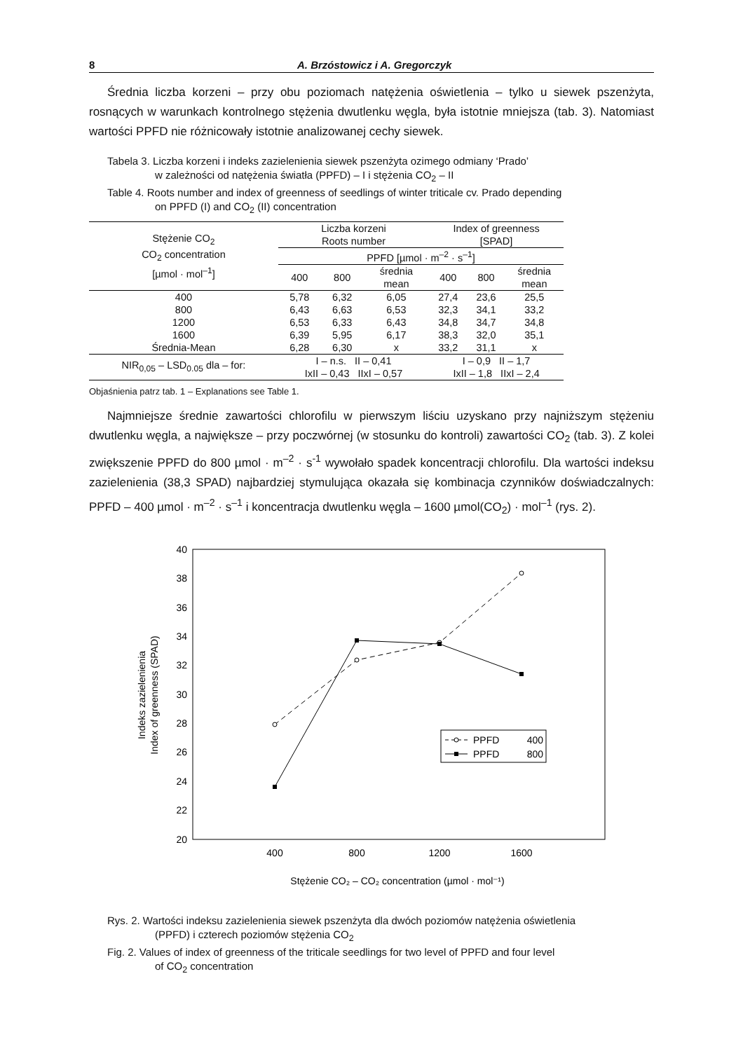8 A. Brzóstowicz i A. Gregorczyk
Średnia liczba korzeni – przy obu poziomach natężenia oświetlenia – tylko u siewek pszenżyta, rosnących w warunkach kontrolnego stężenia dwutlenku węgla, była istotnie mniejsza (tab. 3). Natomiast wartości PPFD nie różnicowały istotnie analizowanej cechy siewek.
Tabela 3. Liczba korzeni i indeks zazielenienia siewek pszenżyta ozimego odmiany ‘Prado’
w zależności od natężenia światła (PPFD) – I i stężenia CO<sub>2</sub> – II
Table 4. Roots number and index of greenness of seedlings of winter triticale cv. Prado depending
on PPFD (I) and CO<sub>2</sub> (II) concentration
| Stężenie CO<sub>2</sub> CO<sub>2</sub> concentration [µmol · mol<sup>–1</sup>] | Liczba korzeni Roots number | | | Index of greenness [SPAD] | | |
| --- | --- | --- | --- | --- | --- | --- |
| | PPFD [µmol · m<sup>–2</sup> · s<sup>–1</sup>] | | | | | |
| | 400 | 800 | średnia mean | 400 | 800 | średnia mean |
| 400 | 5,78 | 6,32 | 6,05 | 27,4 | 23,6 | 25,5 |
| 800 | 6,43 | 6,63 | 6,53 | 32,3 | 34,1 | 33,2 |
| 1200 | 6,53 | 6,33 | 6,43 | 34,8 | 34,7 | 34,8 |
| 1600 | 6,39 | 5,95 | 6,17 | 38,3 | 32,0 | 35,1 |
| Średnia-Mean | 6,28 | 6,30 | x | 33,2 | 31,1 | x |
| NIR<sub>0,05</sub> – LSD<sub>0.05</sub> dla – for: | I – n.s. II – 0,41 IxII – 0,43 IIxI – 0,57 | | | I – 0,9 II – 1,7 IxII – 1,8 IIxI – 2,4 | | |
Objaśnienia patrz tab. 1 – Explanations see Table 1.
Najmniejsze średnie zawartości chlorofilu w pierwszym liściu uzyskano przy najniższym stężeniu dwutlenku węgla, a największe – przy poczwórnej (w stosunku do kontroli) zawartości CO<sub>2</sub> (tab. 3). Z kolei zwiększenie PPFD do 800 µmol · m<sup>–2</sup> · s<sup>-1</sup> wywołało spadek koncentracji chlorofilu. Dla wartości indeksu zazielenienia (38,3 SPAD) najbardziej stymulująca okazała się kombinacja czynników doświadczalnych: PPFD – 400 µmol · m<sup>–2</sup> · s<sup>–1</sup> i koncentracja dwutlenku węgla – 1600 µmol(CO<sub>2</sub>) · mol<sup>–1</sup> (rys. 2).
40
38
36
34
32
30
28
26
24
22
20
400
800
1200
1600
Stężenie CO₂ – CO₂ concentration (µmol · mol⁻¹)
Indeks zazielenienia
Index of greenness (SPAD)
PPFD
400
PPFD
800
Rys. 2. Wartości indeksu zazielenienia siewek pszenżyta dla dwóch poziomów natężenia oświetlenia
(PPFD) i czterech poziomów stężenia CO<sub>2</sub>
Fig. 2. Values of index of greenness of the triticale seedlings for two level of PPFD and four level
of CO<sub>2</sub> concentration